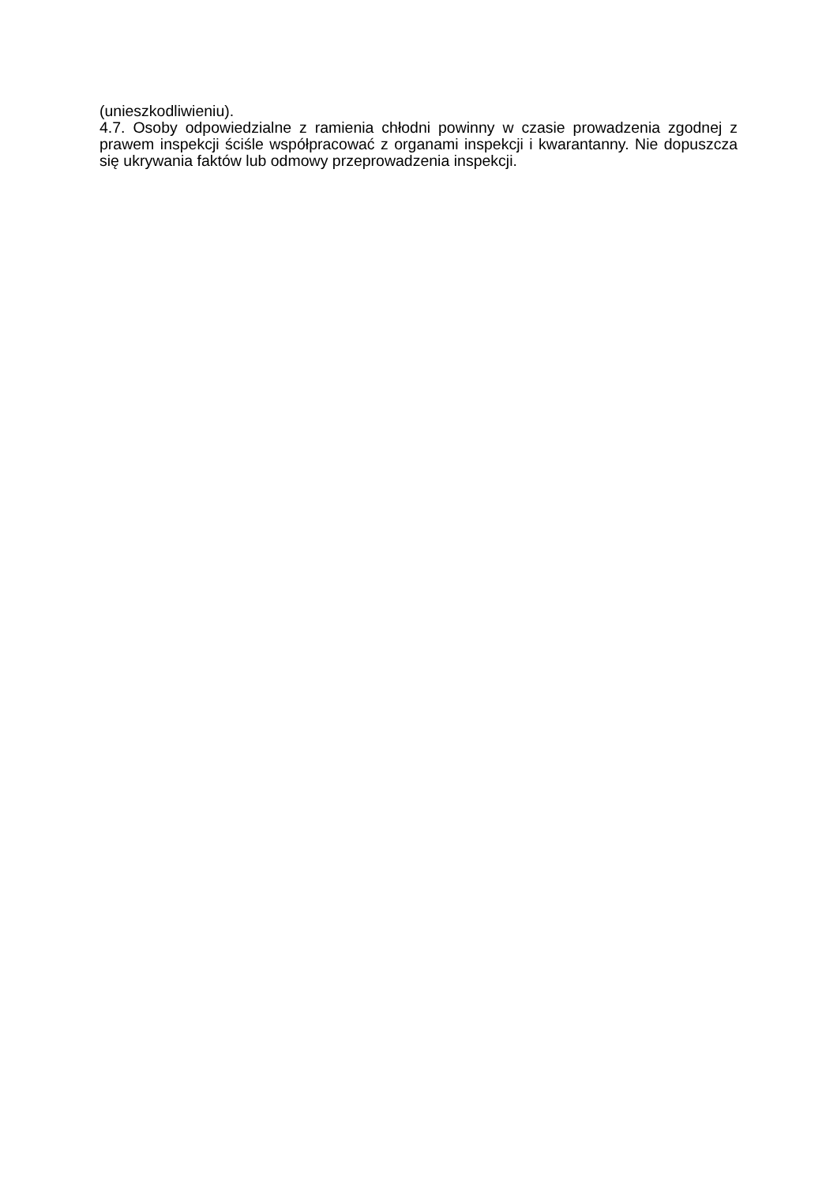(unieszkodliwieniu).
4.7. Osoby odpowiedzialne z ramienia chłodni powinny w czasie prowadzenia zgodnej z prawem inspekcji ściśle współpracować z organami inspekcji i kwarantanny. Nie dopuszcza się ukrywania faktów lub odmowy przeprowadzenia inspekcji.